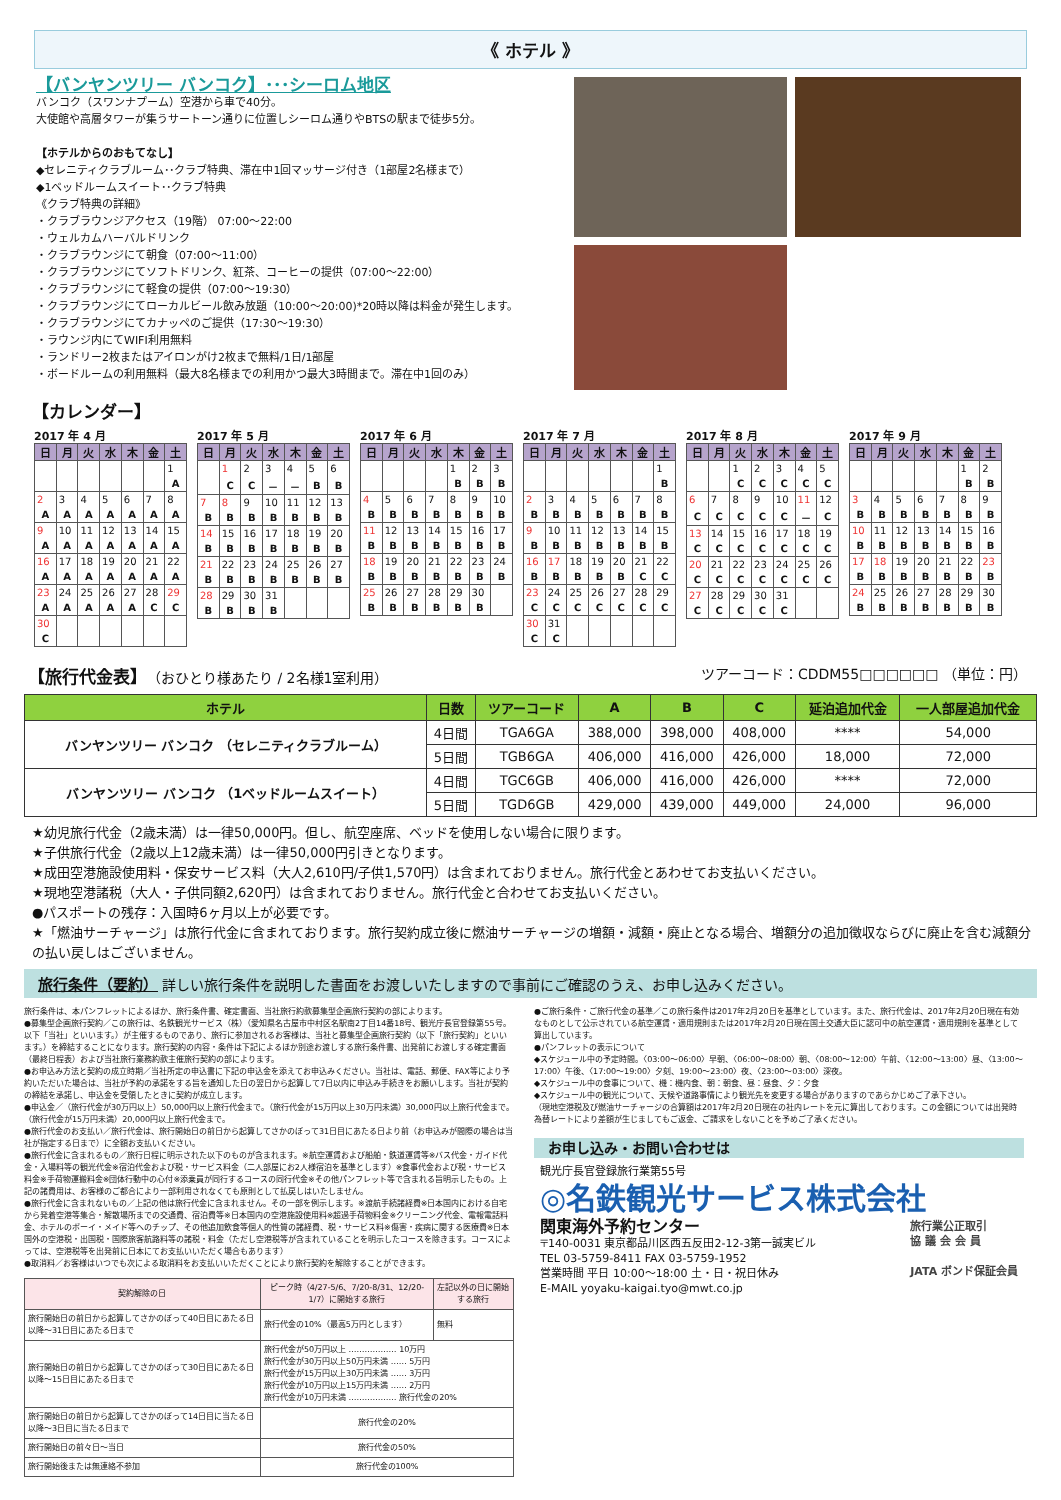《 ホテル 》
【バンヤンツリー バンコク】･･･シーロム地区
バンコク（スワンナプーム）空港から車で40分。
大使館や高層タワーが集うサートーン通りに位置しシーロム通りやBTSの駅まで徒歩5分。
【ホテルからのおもてなし】
◆セレニティクラブルーム･･クラブ特典、滞在中1回マッサージ付き（1部屋2名様まで）
◆1ベッドルームスイート･･クラブ特典
《クラブ特典の詳細》
・クラブラウンジアクセス（19階） 07:00～22:00
・ウェルカムハーバルドリンク
・クラブラウンジにて朝食（07:00～11:00）
・クラブラウンジにてソフトドリンク、紅茶、コーヒーの提供（07:00～22:00）
・クラブラウンジにて軽食の提供（07:00～19:30）
・クラブラウンジにてローカルビール飲み放題（10:00～20:00)*20時以降は料金が発生します。
・クラブラウンジにてカナッペのご提供（17:30～19:30）
・ラウンジ内にてWIFI利用無料
・ランドリー2枚またはアイロンがけ2枚まで無料/1日/1部屋
・ボードルームの利用無料（最大8名様までの利用かつ最大3時間まで。滞在中1回のみ）
【カレンダー】
2017 年 4 月
| 日 | 月 | 火 | 水 | 木 | 金 | 土 |
| --- | --- | --- | --- | --- | --- | --- |
| | | | | | | 1 |
| | | | | | | A |
| 2 | 3 | 4 | 5 | 6 | 7 | 8 |
| A | A | A | A | A | A | A |
| 9 | 10 | 11 | 12 | 13 | 14 | 15 |
| A | A | A | A | A | A | A |
| 16 | 17 | 18 | 19 | 20 | 21 | 22 |
| A | A | A | A | A | A | A |
| 23 | 24 | 25 | 26 | 27 | 28 | 29 |
| A | A | A | A | A | C | C |
| 30 | | | | | | |
| C | | | | | | |
2017 年 5 月
| 日 | 月 | 火 | 水 | 木 | 金 | 土 |
| --- | --- | --- | --- | --- | --- | --- |
| | 1 | 2 | 3 | 4 | 5 | 6 |
| | C | C | － | － | B | B |
| 7 | 8 | 9 | 10 | 11 | 12 | 13 |
| B | B | B | B | B | B | B |
| 14 | 15 | 16 | 17 | 18 | 19 | 20 |
| B | B | B | B | B | B | B |
| 21 | 22 | 23 | 24 | 25 | 26 | 27 |
| B | B | B | B | B | B | B |
| 28 | 29 | 30 | 31 | | | |
| B | B | B | B | | | |
2017 年 6 月
| 日 | 月 | 火 | 水 | 木 | 金 | 土 |
| --- | --- | --- | --- | --- | --- | --- |
| | | | | 1 | 2 | 3 |
| | | | | B | B | B |
| 4 | 5 | 6 | 7 | 8 | 9 | 10 |
| B | B | B | B | B | B | B |
| 11 | 12 | 13 | 14 | 15 | 16 | 17 |
| B | B | B | B | B | B | B |
| 18 | 19 | 20 | 21 | 22 | 23 | 24 |
| B | B | B | B | B | B | B |
| 25 | 26 | 27 | 28 | 29 | 30 | |
| B | B | B | B | B | B | |
2017 年 7 月
| 日 | 月 | 火 | 水 | 木 | 金 | 土 |
| --- | --- | --- | --- | --- | --- | --- |
| | | | | | | 1 |
| | | | | | | B |
| 2 | 3 | 4 | 5 | 6 | 7 | 8 |
| B | B | B | B | B | B | B |
| 9 | 10 | 11 | 12 | 13 | 14 | 15 |
| B | B | B | B | B | B | B |
| 16 | 17 | 18 | 19 | 20 | 21 | 22 |
| B | B | B | B | B | C | C |
| 23 | 24 | 25 | 26 | 27 | 28 | 29 |
| C | C | C | C | C | C | C |
| 30 | 31 | | | | | |
| C | C | | | | | |
2017 年 8 月
| 日 | 月 | 火 | 水 | 木 | 金 | 土 |
| --- | --- | --- | --- | --- | --- | --- |
| | | 1 | 2 | 3 | 4 | 5 |
| | | C | C | C | C | C |
| 6 | 7 | 8 | 9 | 10 | 11 | 12 |
| C | C | C | C | C | － | C |
| 13 | 14 | 15 | 16 | 17 | 18 | 19 |
| C | C | C | C | C | C | C |
| 20 | 21 | 22 | 23 | 24 | 25 | 26 |
| C | C | C | C | C | C | C |
| 27 | 28 | 29 | 30 | 31 | | |
| C | C | C | C | C | | |
2017 年 9 月
| 日 | 月 | 火 | 水 | 木 | 金 | 土 |
| --- | --- | --- | --- | --- | --- | --- |
| | | | | | 1 | 2 |
| | | | | | B | B |
| 3 | 4 | 5 | 6 | 7 | 8 | 9 |
| B | B | B | B | B | B | B |
| 10 | 11 | 12 | 13 | 14 | 15 | 16 |
| B | B | B | B | B | B | B |
| 17 | 18 | 19 | 20 | 21 | 22 | 23 |
| B | B | B | B | B | B | B |
| 24 | 25 | 26 | 27 | 28 | 29 | 30 |
| B | B | B | B | B | B | B |
【旅行代金表】（おひとり様あたり / 2名様1室利用）
ツアーコード：CDDM55□□□□□□ （単位：円）
| ホテル | 日数 | ツアーコード | A | B | C | 延泊追加代金 | 一人部屋追加代金 |
| --- | --- | --- | --- | --- | --- | --- | --- |
| バンヤンツリー バンコク （セレニティクラブルーム） | 4日間 | TGA6GA | 388,000 | 398,000 | 408,000 | **** | 54,000 |
| | 5日間 | TGB6GA | 406,000 | 416,000 | 426,000 | 18,000 | 72,000 |
| バンヤンツリー バンコク （1ベッドルームスイート） | 4日間 | TGC6GB | 406,000 | 416,000 | 426,000 | **** | 72,000 |
| | 5日間 | TGD6GB | 429,000 | 439,000 | 449,000 | 24,000 | 96,000 |
★幼児旅行代金（2歳未満）は一律50,000円。但し、航空座席、ベッドを使用しない場合に限ります。
★子供旅行代金（2歳以上12歳未満）は一律50,000円引きとなります。
★成田空港施設使用料・保安サービス料（大人2,610円/子供1,570円）は含まれておりません。旅行代金とあわせてお支払いください。
★現地空港諸税（大人・子供同額2,620円）は含まれておりません。旅行代金と合わせてお支払いください。
●パスポートの残存：入国時6ヶ月以上が必要です。
★「燃油サーチャージ」は旅行代金に含まれております。旅行契約成立後に燃油サーチャージの増額・減額・廃止となる場合、増額分の追加徴収ならびに廃止を含む減額分の払い戻しはございません。
旅行条件（要約） 詳しい旅行条件を説明した書面をお渡しいたしますので事前にご確認のうえ、お申し込みください。
旅行条件は、本パンフレットによるほか、旅行条件書、確定書面、当社旅行約款募集型企画旅行契約の部によります。
●募集型企画旅行契約／この旅行は、名鉄観光サービス（株）（愛知県名古屋市中村区名駅南2丁目14番18号、観光庁長官登録第55号。以下「当社」といいます。）が主催するものであり、旅行に参加されるお客様は、当社と募集型企画旅行契約（以下「旅行契約」といいます。）を締結することになります。旅行契約の内容・条件は下記によるほか別途お渡しする旅行条件書、出発前にお渡しする確定書面（最終日程表）および当社旅行業務約款主催旅行契約の部によります。
●お申込み方法と契約の成立時期／当社所定の申込書に下記の申込金を添えてお申込みください。当社は、電話、郵便、FAX等により予約いただいた場合は、当社が予約の承諾をする旨を通知した日の翌日から起算して7日以内に申込み手続きをお願いします。当社が契約の締結を承諾し、申込金を受領したときに契約が成立します。
●申込金／（旅行代金が30万円以上）50,000円以上旅行代金まで。（旅行代金が15万円以上30万円未満）30,000円以上旅行代金まで。（旅行代金が15万円未満）20,000円以上旅行代金まで。
●旅行代金のお支払い／旅行代金は、旅行開始日の前日から起算してさかのぼって31日目にあたる日より前（お申込みが間際の場合は当社が指定する日まで）に全額お支払いください。
●旅行代金に含まれるもの／旅行日程に明示された以下のものが含まれます。※航空運賃および船舶・鉄道運賃等※バス代金・ガイド代金・入場料等の観光代金※宿泊代金および税・サービス料金（二人部屋にお2人様宿泊を基準とします）※食事代金および税・サービス料金※手荷物運搬料金※団体行動中の心付※添乗員が同行するコースの同行代金※その他パンフレット等で含まれる旨明示したもの。上記の諸費用は、お客様のご都合により一部利用されなくても原則として払戻しはいたしません。
●旅行代金に含まれないもの／上記の他は旅行代金に含まれません。その一部を例示します。※渡航手続諸経費※日本国内における自宅から発着空港等集合・解散場所までの交通費、宿泊費等※日本国内の空港施設使用料※超過手荷物料金※クリーニング代金、電報電話料金、ホテルのボーイ・メイド等へのチップ、その他追加飲食等個人的性質の諸経費、税・サービス料※傷害・疾病に関する医療費※日本国外の空港税・出国税・国際旅客航路料等の諸税・料金（ただし空港税等が含まれていることを明示したコースを除きます。コースによっては、空港税等を出発前に日本にてお支払いいただく場合もあります）
●取消料／お客様はいつでも次による取消料をお支払いいただくことにより旅行契約を解除することができます。
| 契約解除の日 | ピーク時（4/27-5/6、7/20-8/31、12/20-1/7）に開始する旅行 | 左記以外の日に開始する旅行 |
| --- | --- | --- |
| 旅行開始日の前日から起算してさかのぼって40日目にあたる日以降～31日目にあたる日まで | 旅行代金の10%（最高5万円とします） | 無料 |
| 旅行開始日の前日から起算してさかのぼって30日目にあたる日以降～15日目にあたる日まで | 旅行代金が50万円以上 ……………… 10万円 旅行代金が30万円以上50万円未満 …… 5万円 旅行代金が15万円以上30万円未満 …… 3万円 旅行代金が10万円以上15万円未満 …… 2万円 旅行代金が10万円未満 ……………… 旅行代金の20% | |
| 旅行開始日の前日から起算してさかのぼって14日目に当たる日以降～3日目に当たる日まで | 旅行代金の20% | |
| 旅行開始日の前々日～当日 | 旅行代金の50% | |
| 旅行開始後または無連絡不参加 | 旅行代金の100% | |
●ご旅行条件・ご旅行代金の基準／この旅行条件は2017年2月20日を基準としています。また、旅行代金は、2017年2月20日現在有効なものとして公示されている航空運賃・適用規則または2017年2月20日現在国土交通大臣に認可中の航空運賃・適用規則を基準として算出しています。
●パンフレットの表示について
◆スケジュール中の予定時間。〈03:00～06:00〉早朝、〈06:00～08:00〉朝、〈08:00～12:00〉午前、〈12:00～13:00〉昼、〈13:00～17:00〉午後、〈17:00～19:00〉夕刻、19:00～23:00〉夜、〈23:00～03:00〉深夜。
◆スケジュール中の食事について、機：機内食、朝：朝食、昼：昼食、夕：夕食
◆スケジュール中の観光について、天候や道路事情により観光先を変更する場合がありますのであらかじめご了承下さい。
（現地空港税及び燃油サーチャージの合算額は2017年2月20日現在の社内レートを元に算出しております。この金額については出発時為替レートにより差額が生じましてもご返金、ご請求をしないことを予めご了承ください。
お申し込み・お問い合わせは
観光庁長官登録旅行業第55号
◎名鉄観光サービス株式会社
関東海外予約センター
〒140-0031 東京都品川区西五反田2-12-3第一誠実ビル
TEL 03-5759-8411 FAX 03-5759-1952
営業時間 平日 10:00～18:00 土・日・祝日休み
E-MAIL yoyaku-kaigai.tyo@mwt.co.jp
旅行業公正取引
協 議 会 会 員
JATA ボンド保証会員